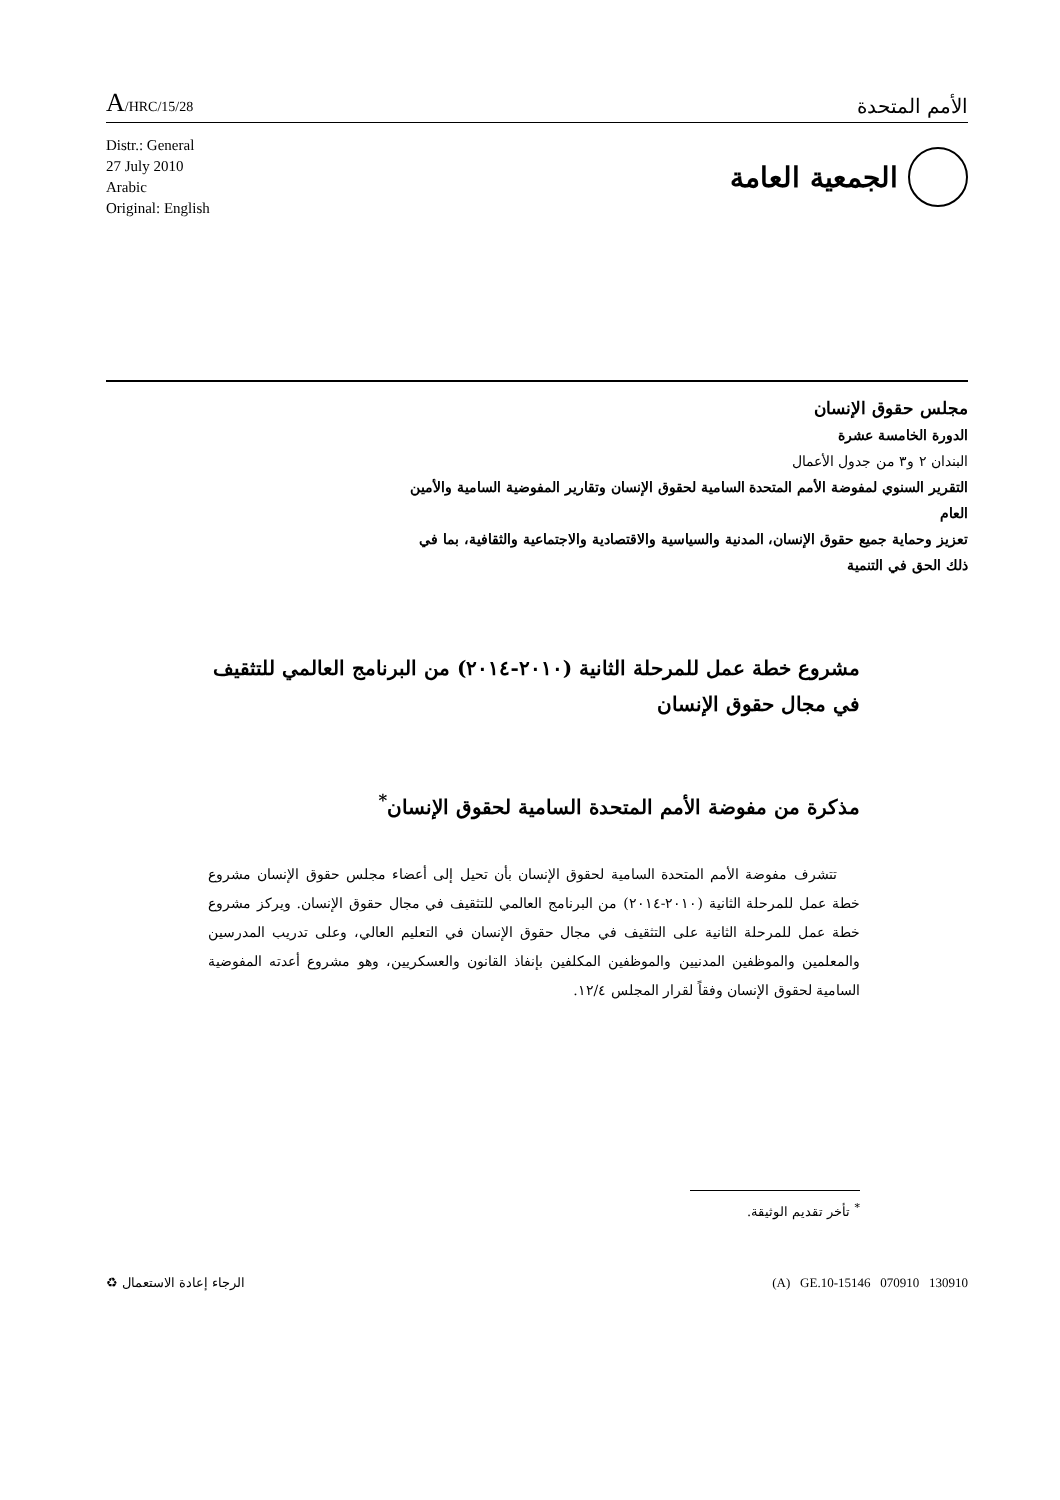A/HRC/15/28
الأمم المتحدة
Distr.: General
27 July 2010
Arabic
Original: English
الجمعية العامة
مجلس حقوق الإنسان
الدورة الخامسة عشرة
البندان ٢ و٣ من جدول الأعمال
التقرير السنوي لمفوضة الأمم المتحدة السامية لحقوق الإنسان وتقارير المفوضية السامية والأمين العام
تعزيز وحماية جميع حقوق الإنسان، المدنية والسياسية والاقتصادية والاجتماعية والثقافية، بما في ذلك الحق في التنمية
مشروع خطة عمل للمرحلة الثانية (٢٠١٠-٢٠١٤) من البرنامج العالمي للتثقيف في مجال حقوق الإنسان
مذكرة من مفوضة الأمم المتحدة السامية لحقوق الإنسان<sup>*</sup>
تتشرف مفوضة الأمم المتحدة السامية لحقوق الإنسان بأن تحيل إلى أعضاء مجلس حقوق الإنسان مشروع خطة عمل للمرحلة الثانية (٢٠١٠-٢٠١٤) من البرنامج العالمي للتثقيف في مجال حقوق الإنسان. ويركز مشروع خطة عمل للمرحلة الثانية على التثقيف في مجال حقوق الإنسان في التعليم العالي، وعلى تدريب المدرسين والمعلمين والموظفين المدنيين والموظفين المكلفين بإنفاذ القانون والعسكريين، وهو مشروع أعدته المفوضية السامية لحقوق الإنسان وفقاً لقرار المجلس ١٢/٤.
<sup>*</sup> تأخر تقديم الوثيقة.
الرجاء إعادة الاستعمال ♻ (A) GE.10-15146 070910 130910